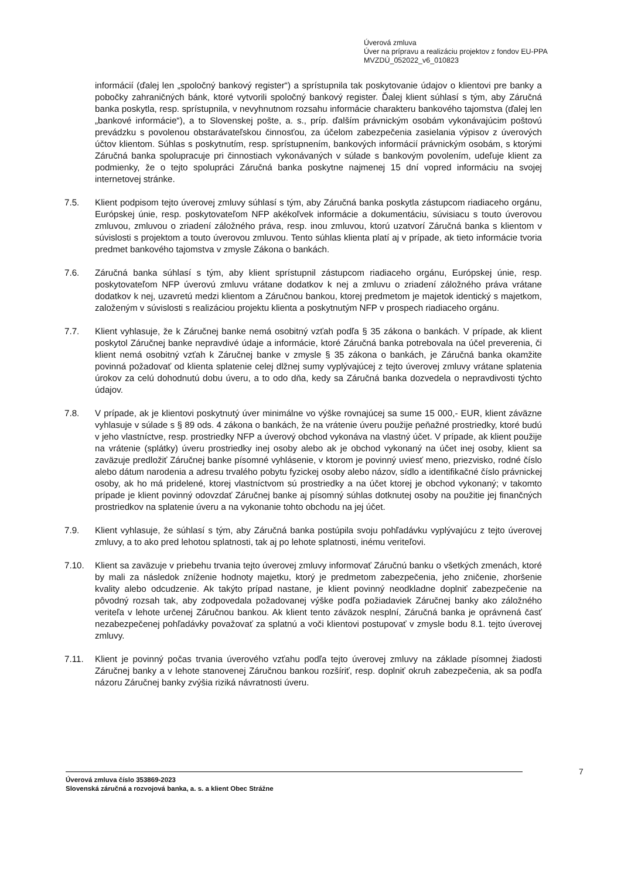Úverová zmluva
Úver na prípravu a realizáciu projektov z fondov EU-PPA
MVZDÚ_052022_v6_010823
informácií (ďalej len „spoločný bankový register“) a sprístupnila tak poskytovanie údajov o klientovi pre banky a pobočky zahraničných bánk, ktoré vytvorili spoločný bankový register. Ďalej klient súhlasí s tým, aby Záručná banka poskytla, resp. sprístupnila, v nevyhnutnom rozsahu informácie charakteru bankového tajomstva (ďalej len „bankové informácie“), a to Slovenskej pošte, a. s., príp. ďalším právnickým osobám vykonávajúcim poštovú prevádzku s povolenou obstarávateľskou činnosťou, za účelom zabezpečenia zasielania výpisov z úverových účtov klientom. Súhlas s poskytnutím, resp. sprístupnením, bankových informácií právnickým osobám, s ktorými Záručná banka spolupracuje pri činnostiach vykonávaných v súlade s bankovým povolením, udeľuje klient za podmienky, že o tejto spolupráci Záručná banka poskytne najmenej 15 dní vopred informáciu na svojej internetovej stránke.
7.5. Klient podpisom tejto úverovej zmluvy súhlasí s tým, aby Záručná banka poskytla zástupcom riadiaceho orgánu, Európskej únie, resp. poskytovateľom NFP akékoľvek informácie a dokumentáciu, súvisiacu s touto úverovou zmluvou, zmluvou o zriadení záložného práva, resp. inou zmluvou, ktorú uzatvorí Záručná banka s klientom v súvislosti s projektom a touto úverovou zmluvou. Tento súhlas klienta platí aj v prípade, ak tieto informácie tvoria predmet bankového tajomstva v zmysle Zákona o bankách.
7.6. Záručná banka súhlasí s tým, aby klient sprístupnil zástupcom riadiaceho orgánu, Európskej únie, resp. poskytovateľom NFP úverovú zmluvu vrátane dodatkov k nej a zmluvu o zriadení záložného práva vrátane dodatkov k nej, uzavretú medzi klientom a Záručnou bankou, ktorej predmetom je majetok identický s majetkom, založeným v súvislosti s realizáciou projektu klienta a poskytnutým NFP v prospech riadiaceho orgánu.
7.7. Klient vyhlasuje, že k Záručnej banke nemá osobitný vzťah podľa § 35 zákona o bankách. V prípade, ak klient poskytol Záručnej banke nepravdivé údaje a informácie, ktoré Záručná banka potrebovala na účel preverenia, či klient nemá osobitný vzťah k Záručnej banke v zmysle § 35 zákona o bankách, je Záručná banka okamžite povinná požadovať od klienta splatenie celej dlžnej sumy vyplývajúcej z tejto úverovej zmluvy vrátane splatenia úrokov za celú dohodnutú dobu úveru, a to odo dňa, kedy sa Záručná banka dozvedela o nepravdivosti týchto údajov.
7.8. V prípade, ak je klientovi poskytnutý úver minimálne vo výške rovnajúcej sa sume 15 000,- EUR, klient záväzne vyhlasuje v súlade s § 89 ods. 4 zákona o bankách, že na vrátenie úveru použije peňažné prostriedky, ktoré budú v jeho vlastníctve, resp. prostriedky NFP a úverový obchod vykonáva na vlastný účet. V prípade, ak klient použije na vrátenie (splátky) úveru prostriedky inej osoby alebo ak je obchod vykonaný na účet inej osoby, klient sa zaväzuje predložiť Záručnej banke písomné vyhlásenie, v ktorom je povinný uviesť meno, priezvisko, rodné číslo alebo dátum narodenia a adresu trvalého pobytu fyzickej osoby alebo názov, sídlo a identifikačné číslo právnickej osoby, ak ho má pridelené, ktorej vlastníctvom sú prostriedky a na účet ktorej je obchod vykonaný; v takomto prípade je klient povinný odovzdať Záručnej banke aj písomný súhlas dotknutej osoby na použitie jej finančných prostriedkov na splatenie úveru a na vykonanie tohto obchodu na jej účet.
7.9. Klient vyhlasuje, že súhlasí s tým, aby Záručná banka postúpila svoju pohľadávku vyplývajúcu z tejto úverovej zmluvy, a to ako pred lehotou splatnosti, tak aj po lehote splatnosti, inému veriteľovi.
7.10. Klient sa zaväzuje v priebehu trvania tejto úverovej zmluvy informovať Záručnú banku o všetkých zmenách, ktoré by mali za následok zníženie hodnoty majetku, ktorý je predmetom zabezpečenia, jeho zničenie, zhoršenie kvality alebo odcudzenie. Ak takýto prípad nastane, je klient povinný neodkladne doplniť zabezpečenie na pôvodný rozsah tak, aby zodpovedala požadovanej výške podľa požiadaviek Záručnej banky ako záložného veriteľa v lehote určenej Záručnou bankou. Ak klient tento záväzok nesplní, Záručná banka je oprávnená časť nezabezpečenej pohľadávky považovať za splatnú a voči klientovi postupovať v zmysle bodu 8.1. tejto úverovej zmluvy.
7.11. Klient je povinný počas trvania úverového vzťahu podľa tejto úverovej zmluvy na základe písomnej žiadosti Záručnej banky a v lehote stanovenej Záručnou bankou rozšíriť, resp. doplniť okruh zabezpečenia, ak sa podľa názoru Záručnej banky zvýšia riziká návratnosti úveru.
7
Úverová zmluva číslo 353869-2023
Slovenská záručná a rozvojová banka, a. s. a klient Obec Strážne